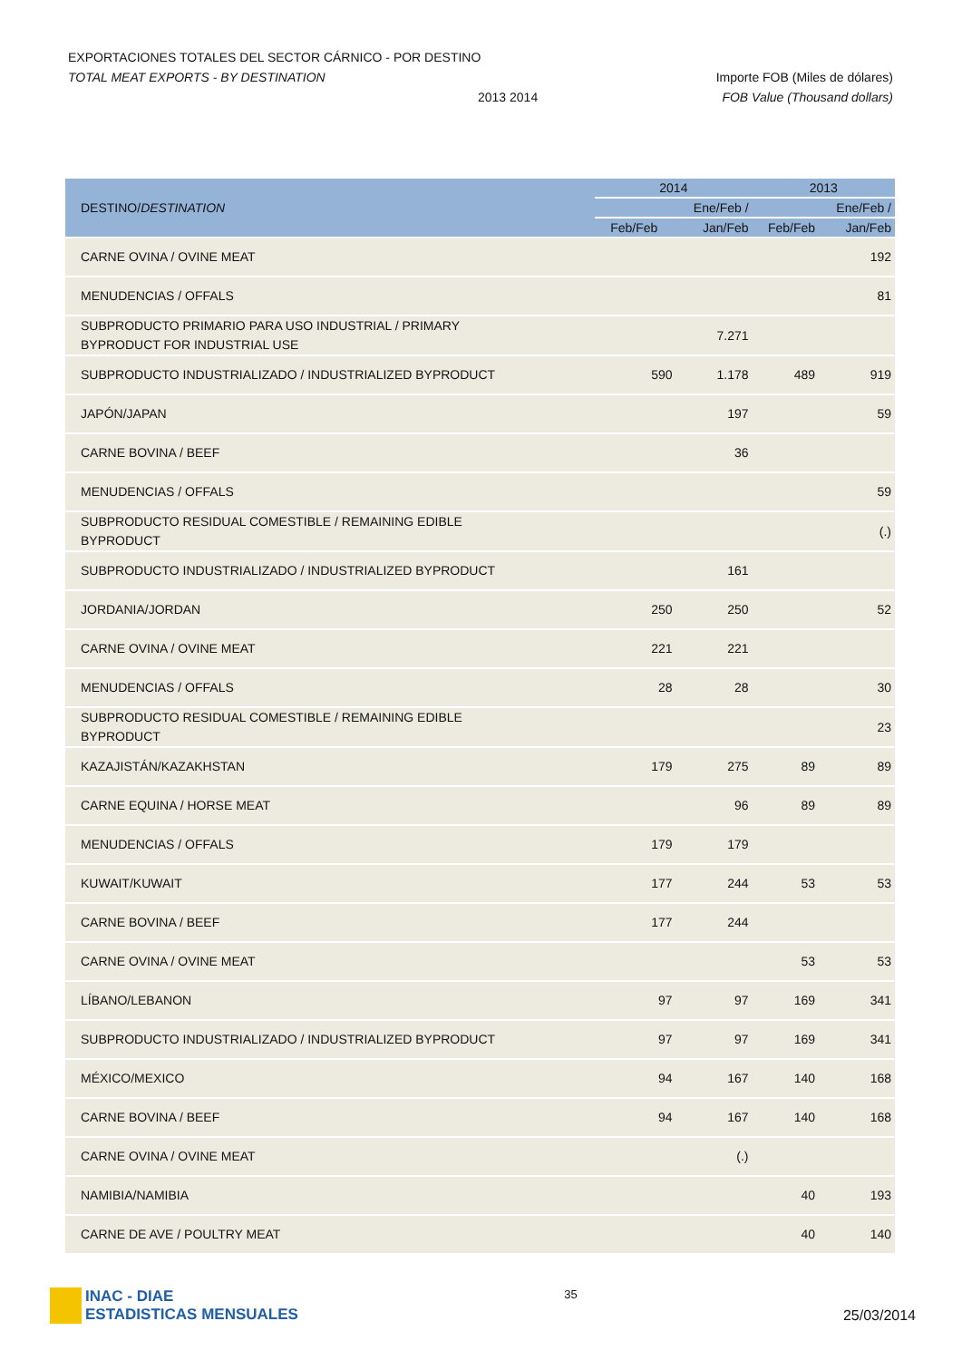EXPORTACIONES TOTALES DEL SECTOR CÁRNICO - POR DESTINO
TOTAL MEAT EXPORTS - BY DESTINATION Importe FOB (Miles de dólares)
2013 2014 FOB Value (Thousand dollars)
| DESTINO/ DESTINATION | 2014 | | 2013 | |
| --- | --- | --- | --- | --- |
| | | Ene/Feb / | | Ene/Feb / |
| | Feb/Feb | Jan/Feb | Feb/Feb | Jan/Feb |
| CARNE OVINA / OVINE MEAT | | | | 192 |
| MENUDENCIAS / OFFALS | | | | 81 |
| SUBPRODUCTO PRIMARIO PARA USO INDUSTRIAL / PRIMARY BYPRODUCT FOR INDUSTRIAL USE | | 7.271 | | |
| SUBPRODUCTO INDUSTRIALIZADO / INDUSTRIALIZED BYPRODUCT | 590 | 1.178 | 489 | 919 |
| JAPÓN/JAPAN | | 197 | | 59 |
| CARNE BOVINA / BEEF | | 36 | | |
| MENUDENCIAS / OFFALS | | | | 59 |
| SUBPRODUCTO RESIDUAL COMESTIBLE / REMAINING EDIBLE BYPRODUCT | | | | (.) |
| SUBPRODUCTO INDUSTRIALIZADO / INDUSTRIALIZED BYPRODUCT | | 161 | | |
| JORDANIA/JORDAN | 250 | 250 | | 52 |
| CARNE OVINA / OVINE MEAT | 221 | 221 | | |
| MENUDENCIAS / OFFALS | 28 | 28 | | 30 |
| SUBPRODUCTO RESIDUAL COMESTIBLE / REMAINING EDIBLE BYPRODUCT | | | | 23 |
| KAZAJISTÁN/KAZAKHSTAN | 179 | 275 | 89 | 89 |
| CARNE EQUINA / HORSE MEAT | | 96 | 89 | 89 |
| MENUDENCIAS / OFFALS | 179 | 179 | | |
| KUWAIT/KUWAIT | 177 | 244 | 53 | 53 |
| CARNE BOVINA / BEEF | 177 | 244 | | |
| CARNE OVINA / OVINE MEAT | | | 53 | 53 |
| LÍBANO/LEBANON | 97 | 97 | 169 | 341 |
| SUBPRODUCTO INDUSTRIALIZADO / INDUSTRIALIZED BYPRODUCT | 97 | 97 | 169 | 341 |
| MÉXICO/MEXICO | 94 | 167 | 140 | 168 |
| CARNE BOVINA / BEEF | 94 | 167 | 140 | 168 |
| CARNE OVINA / OVINE MEAT | | (.) | | |
| NAMIBIA/NAMIBIA | | | 40 | 193 |
| CARNE DE AVE / POULTRY MEAT | | | 40 | 140 |
INAC - DIAE
ESTADISTICAS MENSUALES
35
25/03/2014